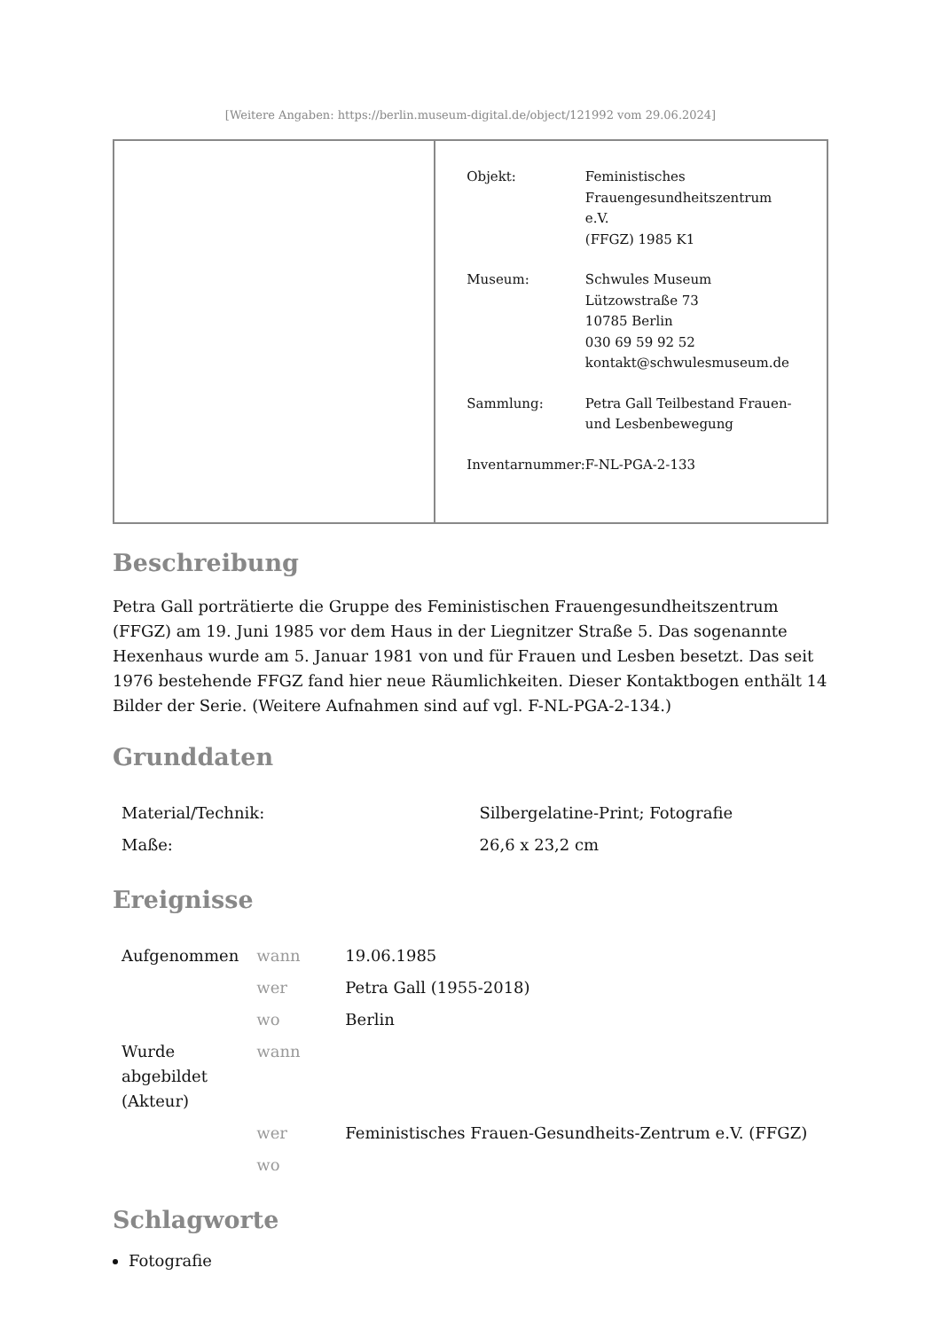[Weitere Angaben: https://berlin.museum-digital.de/object/121992 vom 29.06.2024]
| | / Objekt: / Feministisches Frauengesundheitszentrum e.V. (FFGZ) 1985 K1 / / Museum: / Schwules Museum Lützowstraße 73 10785 Berlin 030 69 59 92 52 kontakt@schwulesmuseum.de / / Sammlung: / Petra Gall Teilbestand Frauen- und Lesbenbewegung / / Inventarnummer: / F-NL-PGA-2-133 / |
Beschreibung
Petra Gall porträtierte die Gruppe des Feministischen Frauengesundheitszentrum (FFGZ) am 19. Juni 1985 vor dem Haus in der Liegnitzer Straße 5. Das sogenannte Hexenhaus wurde am 5. Januar 1981 von und für Frauen und Lesben besetzt. Das seit 1976 bestehende FFGZ fand hier neue Räumlichkeiten. Dieser Kontaktbogen enthält 14 Bilder der Serie. (Weitere Aufnahmen sind auf vgl. F-NL-PGA-2-134.)
Grunddaten
| Material/Technik: | Silbergelatine-Print; Fotografie |
| Maße: | 26,6 x 23,2 cm |
Ereignisse
| Aufgenommen | wann | 19.06.1985 |
| | wer | Petra Gall (1955-2018) |
| | wo | Berlin |
| Wurde abgebildet (Akteur) | wann | |
| | wer | Feministisches Frauen-Gesundheits-Zentrum e.V. (FFGZ) |
| | wo | |
Schlagworte
Fotografie